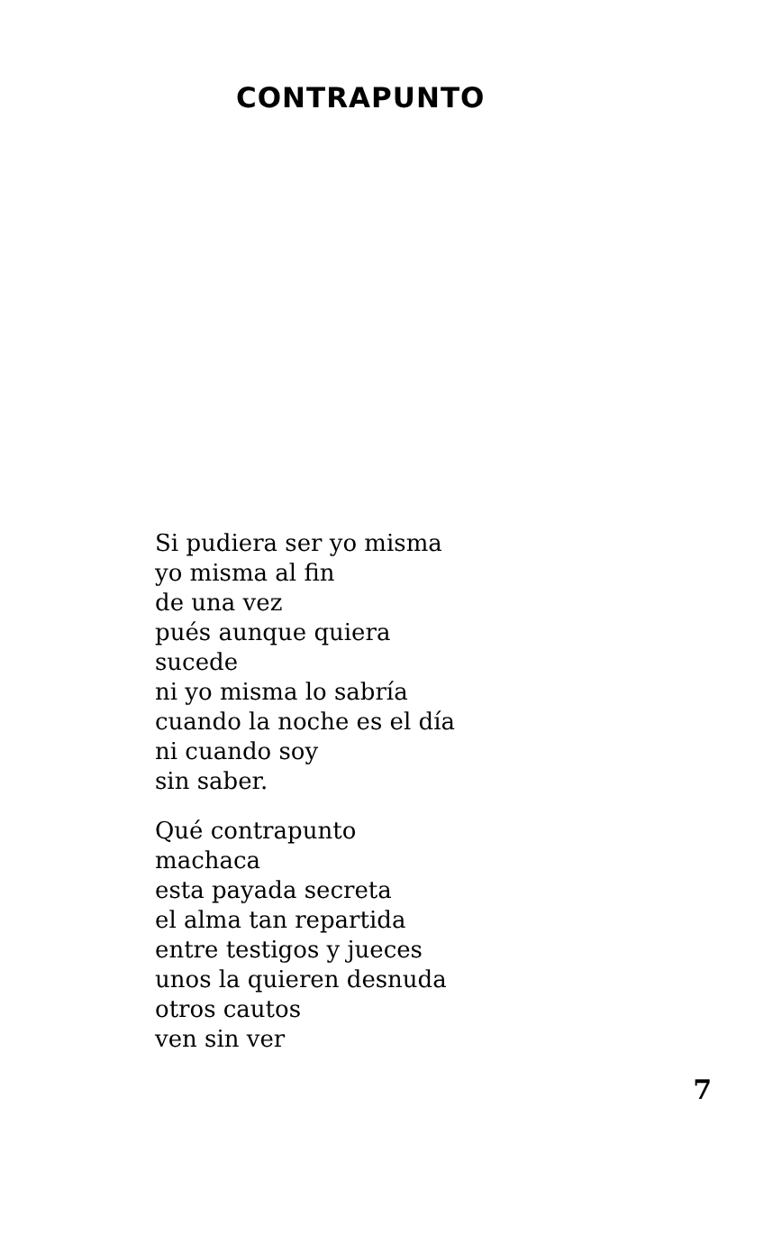CONTRAPUNTO
Si pudiera ser yo misma
yo misma al fin
de una vez
pués aunque quiera
sucede
ni yo misma lo sabría
cuando la noche es el día
ni cuando soy
sin saber.
Qué contrapunto
machaca
esta payada secreta
el alma tan repartida
entre testigos y jueces
unos la quieren desnuda
otros cautos
ven sin ver
7